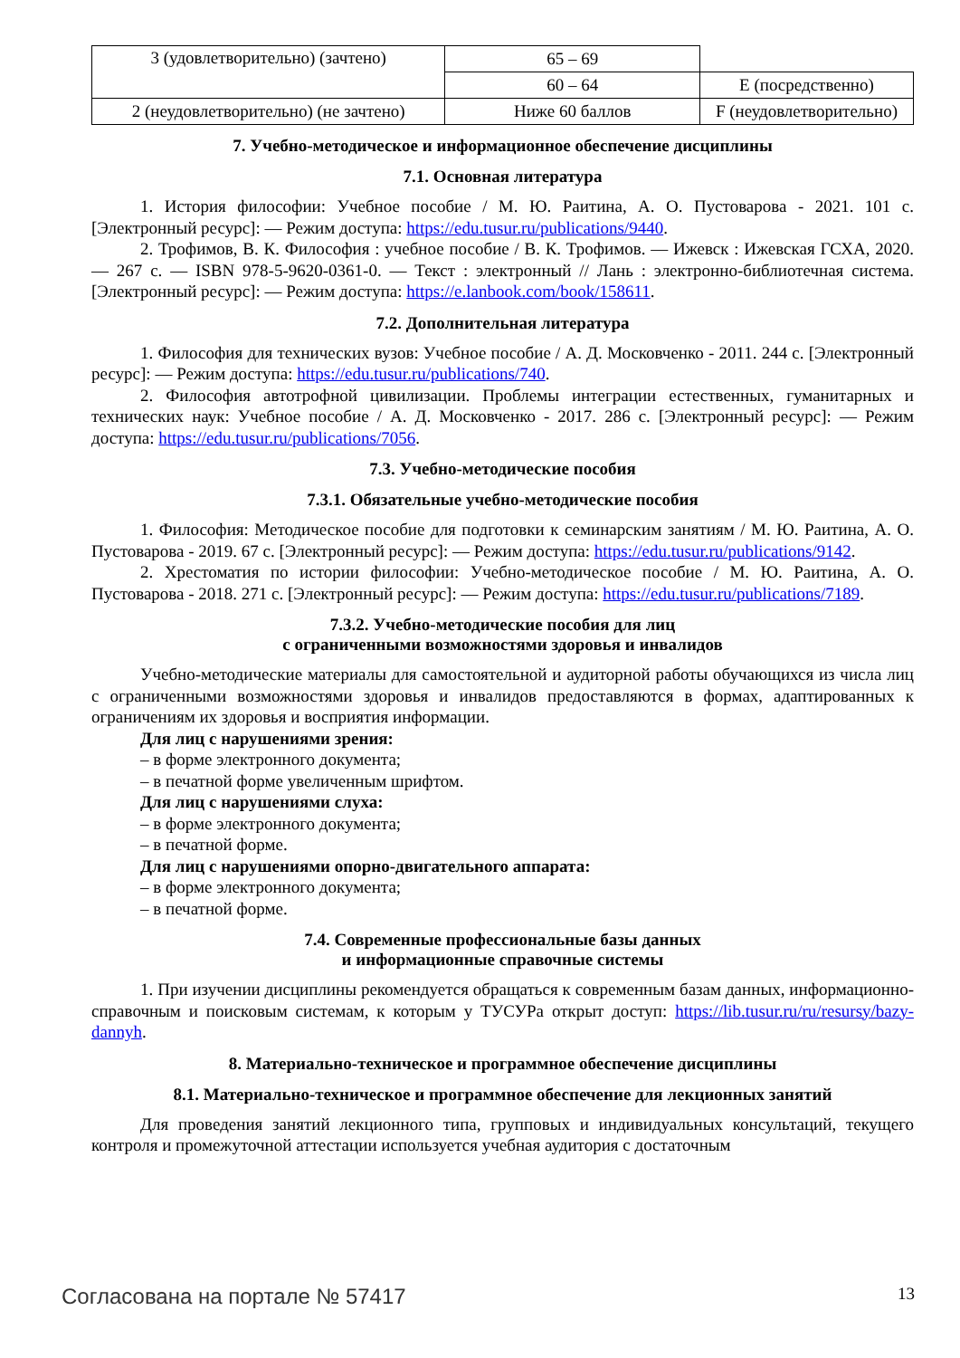| 3 (удовлетворительно) (зачтено) | 65 – 69 | |
| | 60 – 64 | E (посредственно) |
| 2 (неудовлетворительно) (не зачтено) | Ниже 60 баллов | F (неудовлетворительно) |
7. Учебно-методическое и информационное обеспечение дисциплины
7.1. Основная литература
1. История философии: Учебное пособие / М. Ю. Раитина, А. О. Пустоварова - 2021. 101 с. [Электронный ресурс]: — Режим доступа: https://edu.tusur.ru/publications/9440.
2. Трофимов, В. К. Философия : учебное пособие / В. К. Трофимов. — Ижевск : Ижевская ГСХА, 2020. — 267 с. — ISBN 978-5-9620-0361-0. — Текст : электронный // Лань : электронно-библиотечная система. [Электронный ресурс]: — Режим доступа: https://e.lanbook.com/book/158611.
7.2. Дополнительная литература
1. Философия для технических вузов: Учебное пособие / А. Д. Московченко - 2011. 244 с. [Электронный ресурс]: — Режим доступа: https://edu.tusur.ru/publications/740.
2. Философия автотрофной цивилизации. Проблемы интеграции естественных, гуманитарных и технических наук: Учебное пособие / А. Д. Московченко - 2017. 286 с. [Электронный ресурс]: — Режим доступа: https://edu.tusur.ru/publications/7056.
7.3. Учебно-методические пособия
7.3.1. Обязательные учебно-методические пособия
1. Философия: Методическое пособие для подготовки к семинарским занятиям / М. Ю. Раитина, А. О. Пустоварова - 2019. 67 с. [Электронный ресурс]: — Режим доступа: https://edu.tusur.ru/publications/9142.
2. Хрестоматия по истории философии: Учебно-методическое пособие / М. Ю. Раитина, А. О. Пустоварова - 2018. 271 с. [Электронный ресурс]: — Режим доступа: https://edu.tusur.ru/publications/7189.
7.3.2. Учебно-методические пособия для лиц
с ограниченными возможностями здоровья и инвалидов
Учебно-методические материалы для самостоятельной и аудиторной работы обучающихся из числа лиц с ограниченными возможностями здоровья и инвалидов предоставляются в формах, адаптированных к ограничениям их здоровья и восприятия информации.
Для лиц с нарушениями зрения:
– в форме электронного документа;
– в печатной форме увеличенным шрифтом.
Для лиц с нарушениями слуха:
– в форме электронного документа;
– в печатной форме.
Для лиц с нарушениями опорно-двигательного аппарата:
– в форме электронного документа;
– в печатной форме.
7.4. Современные профессиональные базы данных
и информационные справочные системы
1. При изучении дисциплины рекомендуется обращаться к современным базам данных, информационно-справочным и поисковым системам, к которым у ТУСУРа открыт доступ: https://lib.tusur.ru/ru/resursy/bazy-dannyh.
8. Материально-техническое и программное обеспечение дисциплины
8.1. Материально-техническое и программное обеспечение для лекционных занятий
Для проведения занятий лекционного типа, групповых и индивидуальных консультаций, текущего контроля и промежуточной аттестации используется учебная аудитория с достаточным
Согласована на портале № 57417 13